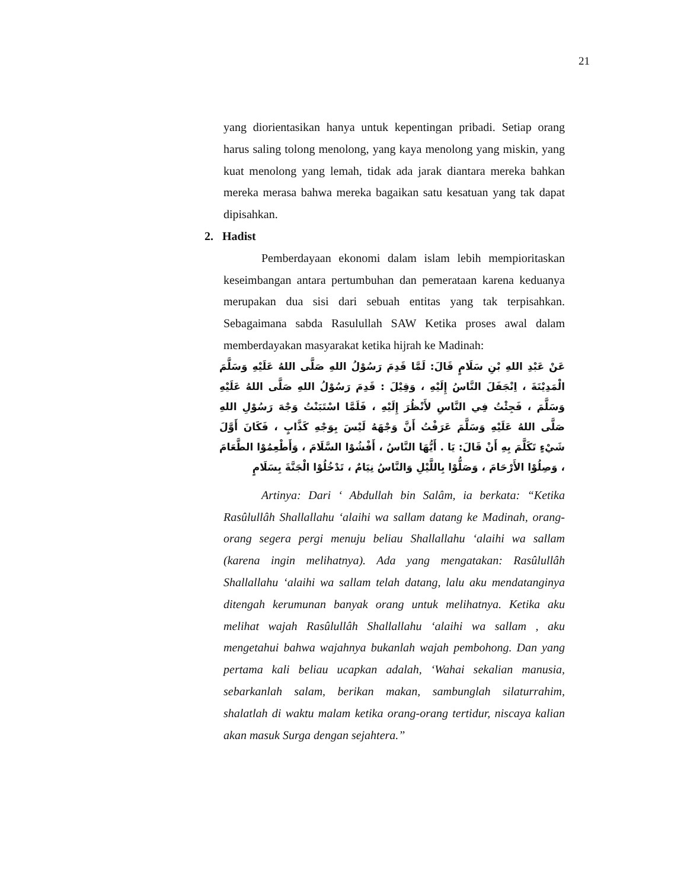21
yang diorientasikan hanya untuk kepentingan pribadi. Setiap orang harus saling tolong menolong, yang kaya menolong yang miskin, yang kuat menolong yang lemah, tidak ada jarak diantara mereka bahkan mereka merasa bahwa mereka bagaikan satu kesatuan yang tak dapat dipisahkan.
2. Hadist
Pemberdayaan ekonomi dalam islam lebih mempioritaskan keseimbangan antara pertumbuhan dan pemerataan karena keduanya merupakan dua sisi dari sebuah entitas yang tak terpisahkan. Sebagaimana sabda Rasulullah SAW Ketika proses awal dalam memberdayakan masyarakat ketika hijrah ke Madinah:
عَنْ عَبْدِ اللهِ بْنِ سَلَامٍ قَالَ: لَمَّا قَدِمَ رَسُوْلُ اللهِ صَلَّى اللهُ عَلَيْهِ وَسَلَّمَ الْمَدِيْنَةَ ، اِنْجَفَلَ النَّاسُ إِلَيْهِ ، وَقِيْلَ : قَدِمَ رَسُوْلُ اللهِ صَلَّى اللهُ عَلَيْهِ وَسَلَّمَ ، فَجِئْتُ فِي النَّاسِ لأَنْظُرَ إِلَيْهِ ، فَلَمَّا اسْتَبَنْتُ وَجْهَ رَسُوْلِ اللهِ صَلَّى اللهُ عَلَيْهِ وَسَلَّمَ عَرَفْتُ أَنَّ وَجْهَهُ لَيْسَ بِوَجْهِ كَذَّابٍ ، فَكَانَ أَوَّلَ شَيْءٍ تَكَلَّمَ بِهِ أَنْ قَالَ: يَا . أَيُّهَا النَّاسُ ، أَفْشُوْا السَّلَامَ ، وَأَطْعِمُوْا الطَّعَامَ ، وَصِلُوْا الأَرْحَامَ ، وَصَلُّوْا بِاللَّيْلِ وَالنَّاسُ نِيَامٌ ، تَدْخُلُوْا الْجَنَّةَ بِسَلَامٍ
Artinya: Dari ‘ Abdullah bin Salâm, ia berkata: “Ketika Rasûlullâh Shallallahu ‘alaihi wa sallam datang ke Madinah, orang-orang segera pergi menuju beliau Shallallahu ‘alaihi wa sallam (karena ingin melihatnya). Ada yang mengatakan: Rasûlullâh Shallallahu ‘alaihi wa sallam telah datang, lalu aku mendatanginya ditengah kerumunan banyak orang untuk melihatnya. Ketika aku melihat wajah Rasûlullâh Shallallahu ‘alaihi wa sallam , aku mengetahui bahwa wajahnya bukanlah wajah pembohong. Dan yang pertama kali beliau ucapkan adalah, ‘Wahai sekalian manusia, sebarkanlah salam, berikan makan, sambunglah silaturrahim, shalatlah di waktu malam ketika orang-orang tertidur, niscaya kalian akan masuk Surga dengan sejahtera.”